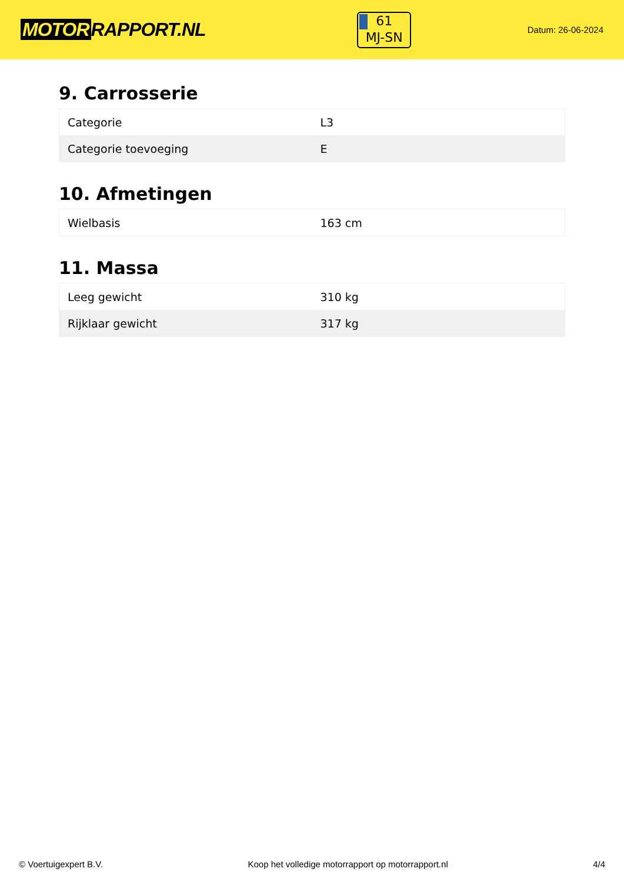MOTOR RAPPORT.NL
61
MJ-SN
Datum: 26-06-2024
9. Carrosserie
| Categorie | L3 |
| Categorie toevoeging | E |
10. Afmetingen
| Wielbasis | 163 cm |
11. Massa
| Leeg gewicht | 310 kg |
| Rijklaar gewicht | 317 kg |
© Voertuigexpert B.V. Koop het volledige motorrapport op motorrapport.nl 4/4